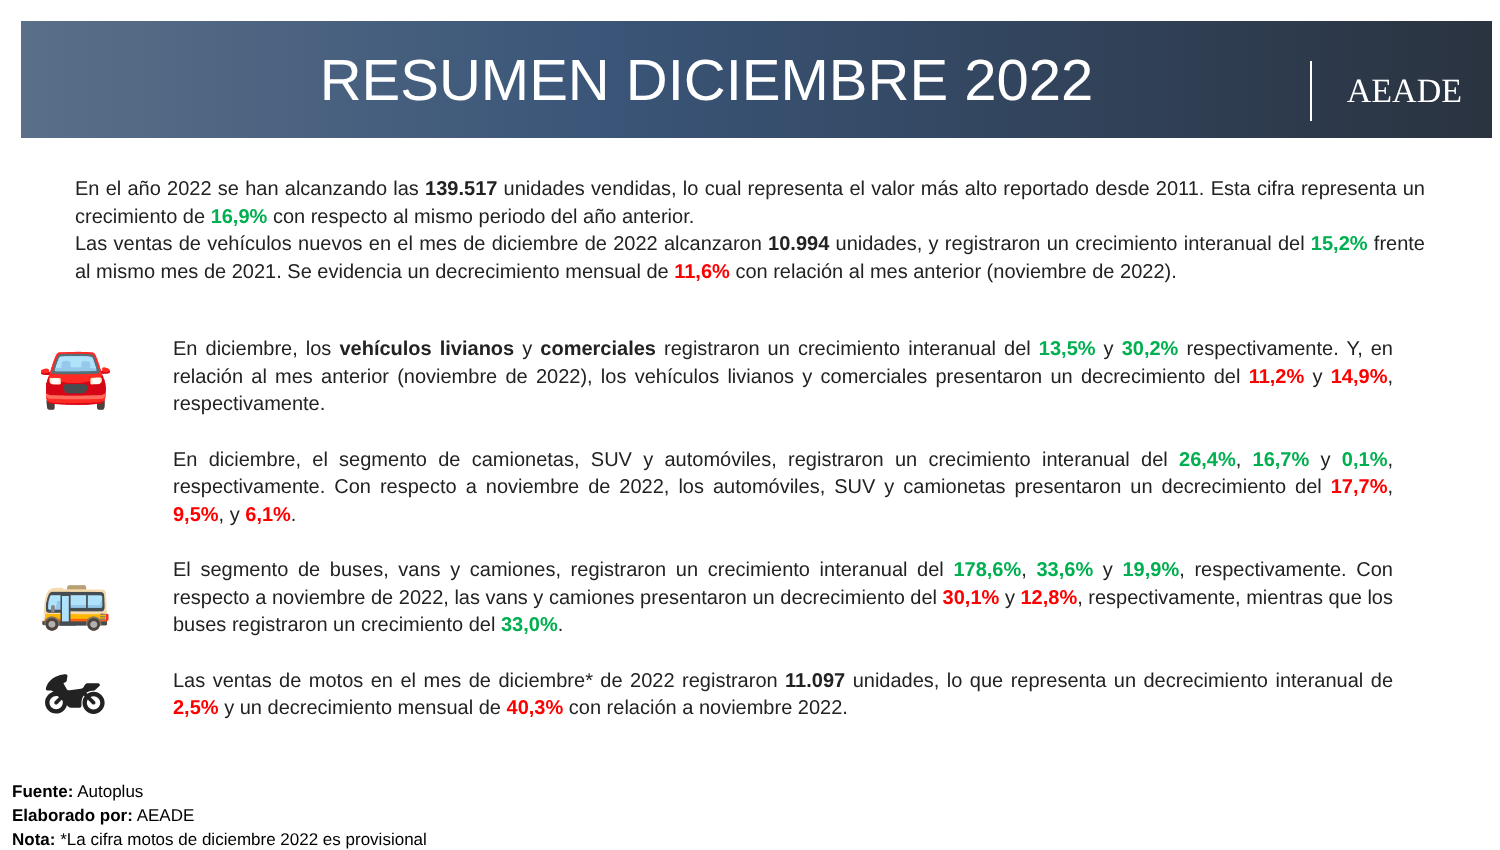RESUMEN DICIEMBRE 2022
AEADE
En el año 2022 se han alcanzando las 139.517 unidades vendidas, lo cual representa el valor más alto reportado desde 2011. Esta cifra representa un crecimiento de 16,9% con respecto al mismo periodo del año anterior.
Las ventas de vehículos nuevos en el mes de diciembre de 2022 alcanzaron 10.994 unidades, y registraron un crecimiento interanual del 15,2% frente al mismo mes de 2021. Se evidencia un decrecimiento mensual de 11,6% con relación al mes anterior (noviembre de 2022).
🚘
En diciembre, los vehículos livianos y comerciales registraron un crecimiento interanual del 13,5% y 30,2% respectivamente. Y, en relación al mes anterior (noviembre de 2022), los vehículos livianos y comerciales presentaron un decrecimiento del 11,2% y 14,9%, respectivamente.
En diciembre, el segmento de camionetas, SUV y automóviles, registraron un crecimiento interanual del 26,4%, 16,7% y 0,1%, respectivamente. Con respecto a noviembre de 2022, los automóviles, SUV y camionetas presentaron un decrecimiento del 17,7%, 9,5%, y 6,1%.
🚌
El segmento de buses, vans y camiones, registraron un crecimiento interanual del 178,6%, 33,6% y 19,9%, respectivamente. Con respecto a noviembre de 2022, las vans y camiones presentaron un decrecimiento del 30,1% y 12,8%, respectivamente, mientras que los buses registraron un crecimiento del 33,0%.
🏍
Las ventas de motos en el mes de diciembre* de 2022 registraron 11.097 unidades, lo que representa un decrecimiento interanual de 2,5% y un decrecimiento mensual de 40,3% con relación a noviembre 2022.
Fuente: Autoplus
Elaborado por: AEADE
Nota: *La cifra motos de diciembre 2022 es provisional